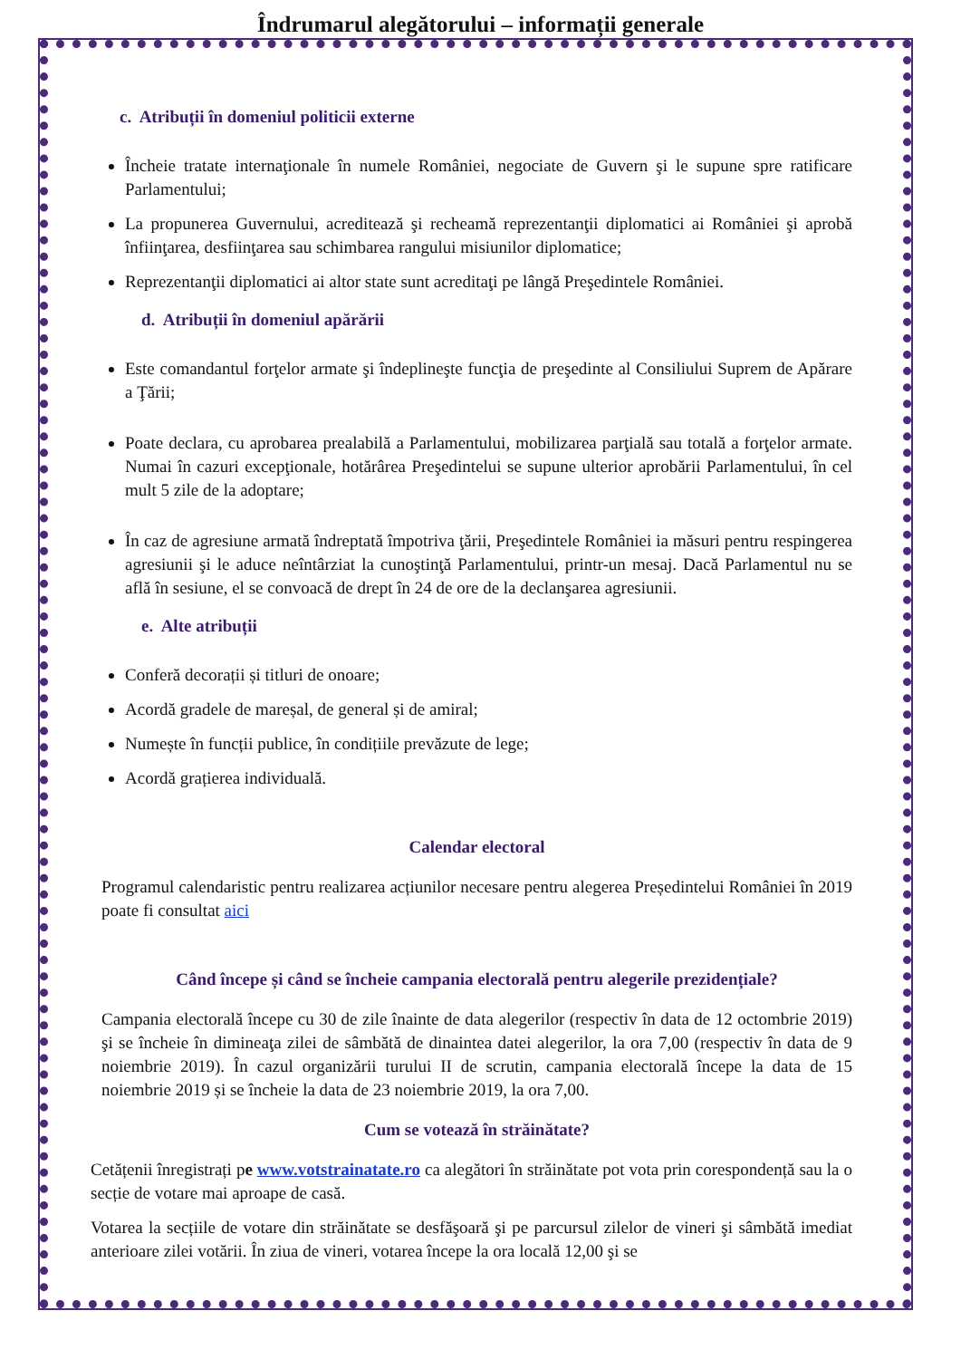Îndrumarul alegătorului – informații generale
c. Atribuții în domeniul politicii externe
Încheie tratate internaţionale în numele României, negociate de Guvern şi le supune spre ratificare Parlamentului;
La propunerea Guvernului, acreditează şi recheamă reprezentanţii diplomatici ai României şi aprobă înfiinţarea, desfiinţarea sau schimbarea rangului misiunilor diplomatice;
Reprezentanţii diplomatici ai altor state sunt acreditaţi pe lângă Preşedintele României.
d. Atribuții în domeniul apărării
Este comandantul forţelor armate şi îndeplineşte funcţia de preşedinte al Consiliului Suprem de Apărare a Ţării;
Poate declara, cu aprobarea prealabilă a Parlamentului, mobilizarea parţială sau totală a forţelor armate. Numai în cazuri excepţionale, hotărârea Preşedintelui se supune ulterior aprobării Parlamentului, în cel mult 5 zile de la adoptare;
În caz de agresiune armată îndreptată împotriva ţării, Preşedintele României ia măsuri pentru respingerea agresiunii şi le aduce neîntârziat la cunoştinţă Parlamentului, printr-un mesaj. Dacă Parlamentul nu se află în sesiune, el se convoacă de drept în 24 de ore de la declanşarea agresiunii.
e. Alte atribuții
Conferă decorații și titluri de onoare;
Acordă gradele de mareșal, de general și de amiral;
Numește în funcții publice, în condițiile prevăzute de lege;
Acordă grațierea individuală.
Calendar electoral
Programul calendaristic pentru realizarea acțiunilor necesare pentru alegerea Președintelui României în 2019 poate fi consultat aici
Când începe și când se încheie campania electorală pentru alegerile prezidențiale?
Campania electorală începe cu 30 de zile înainte de data alegerilor (respectiv în data de 12 octombrie 2019) şi se încheie în dimineaţa zilei de sâmbătă de dinaintea datei alegerilor, la ora 7,00 (respectiv în data de 9 noiembrie 2019). În cazul organizării turului II de scrutin, campania electorală începe la data de 15 noiembrie 2019 și se încheie la data de 23 noiembrie 2019, la ora 7,00.
Cum se votează în străinătate?
Cetățenii înregistrați pe www.votstrainatate.ro ca alegători în străinătate pot vota prin corespondență sau la o secție de votare mai aproape de casă.
Votarea la secțiile de votare din străinătate se desfăşoară şi pe parcursul zilelor de vineri şi sâmbătă imediat anterioare zilei votării. În ziua de vineri, votarea începe la ora locală 12,00 şi se